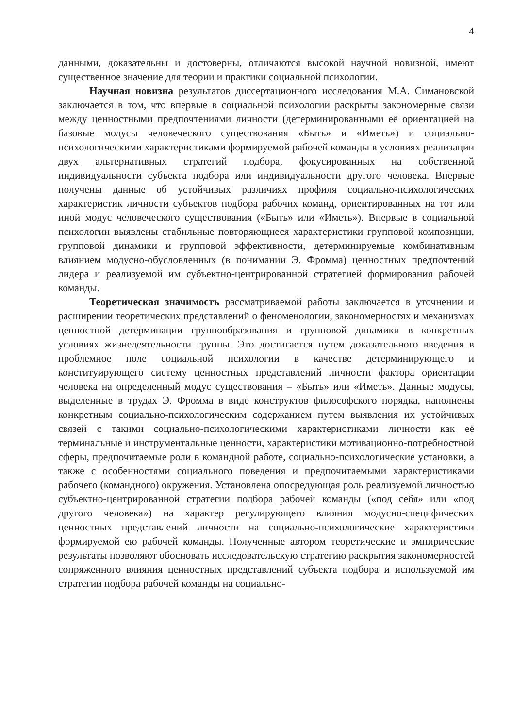4
данными, доказательны и достоверны, отличаются высокой научной новизной, имеют существенное значение для теории и практики социальной психологии.
Научная новизна результатов диссертационного исследования М.А. Симановской заключается в том, что впервые в социальной психологии раскрыты закономерные связи между ценностными предпочтениями личности (детерминированными её ориентацией на базовые модусы человеческого существования «Быть» и «Иметь») и социально-психологическими характеристиками формируемой рабочей команды в условиях реализации двух альтернативных стратегий подбора, фокусированных на собственной индивидуальности субъекта подбора или индивидуальности другого человека. Впервые получены данные об устойчивых различиях профиля социально-психологических характеристик личности субъектов подбора рабочих команд, ориентированных на тот или иной модус человеческого существования («Быть» или «Иметь»). Впервые в социальной психологии выявлены стабильные повторяющиеся характеристики групповой композиции, групповой динамики и групповой эффективности, детерминируемые комбинативным влиянием модусно-обусловленных (в понимании Э. Фромма) ценностных предпочтений лидера и реализуемой им субъектно-центрированной стратегией формирования рабочей команды.
Теоретическая значимость рассматриваемой работы заключается в уточнении и расширении теоретических представлений о феноменологии, закономерностях и механизмах ценностной детерминации группообразования и групповой динамики в конкретных условиях жизнедеятельности группы. Это достигается путем доказательного введения в проблемное поле социальной психологии в качестве детерминирующего и конституирующего систему ценностных представлений личности фактора ориентации человека на определенный модус существования – «Быть» или «Иметь». Данные модусы, выделенные в трудах Э. Фромма в виде конструктов философского порядка, наполнены конкретным социально-психологическим содержанием путем выявления их устойчивых связей с такими социально-психологическими характеристиками личности как её терминальные и инструментальные ценности, характеристики мотивационно-потребностной сферы, предпочитаемые роли в командной работе, социально-психологические установки, а также с особенностями социального поведения и предпочитаемыми характеристиками рабочего (командного) окружения. Установлена опосредующая роль реализуемой личностью субъектно-центрированной стратегии подбора рабочей команды («под себя» или «под другого человека») на характер регулирующего влияния модусно-специфических ценностных представлений личности на социально-психологические характеристики формируемой ею рабочей команды. Полученные автором теоретические и эмпирические результаты позволяют обосновать исследовательскую стратегию раскрытия закономерностей сопряженного влияния ценностных представлений субъекта подбора и используемой им стратегии подбора рабочей команды на социально-